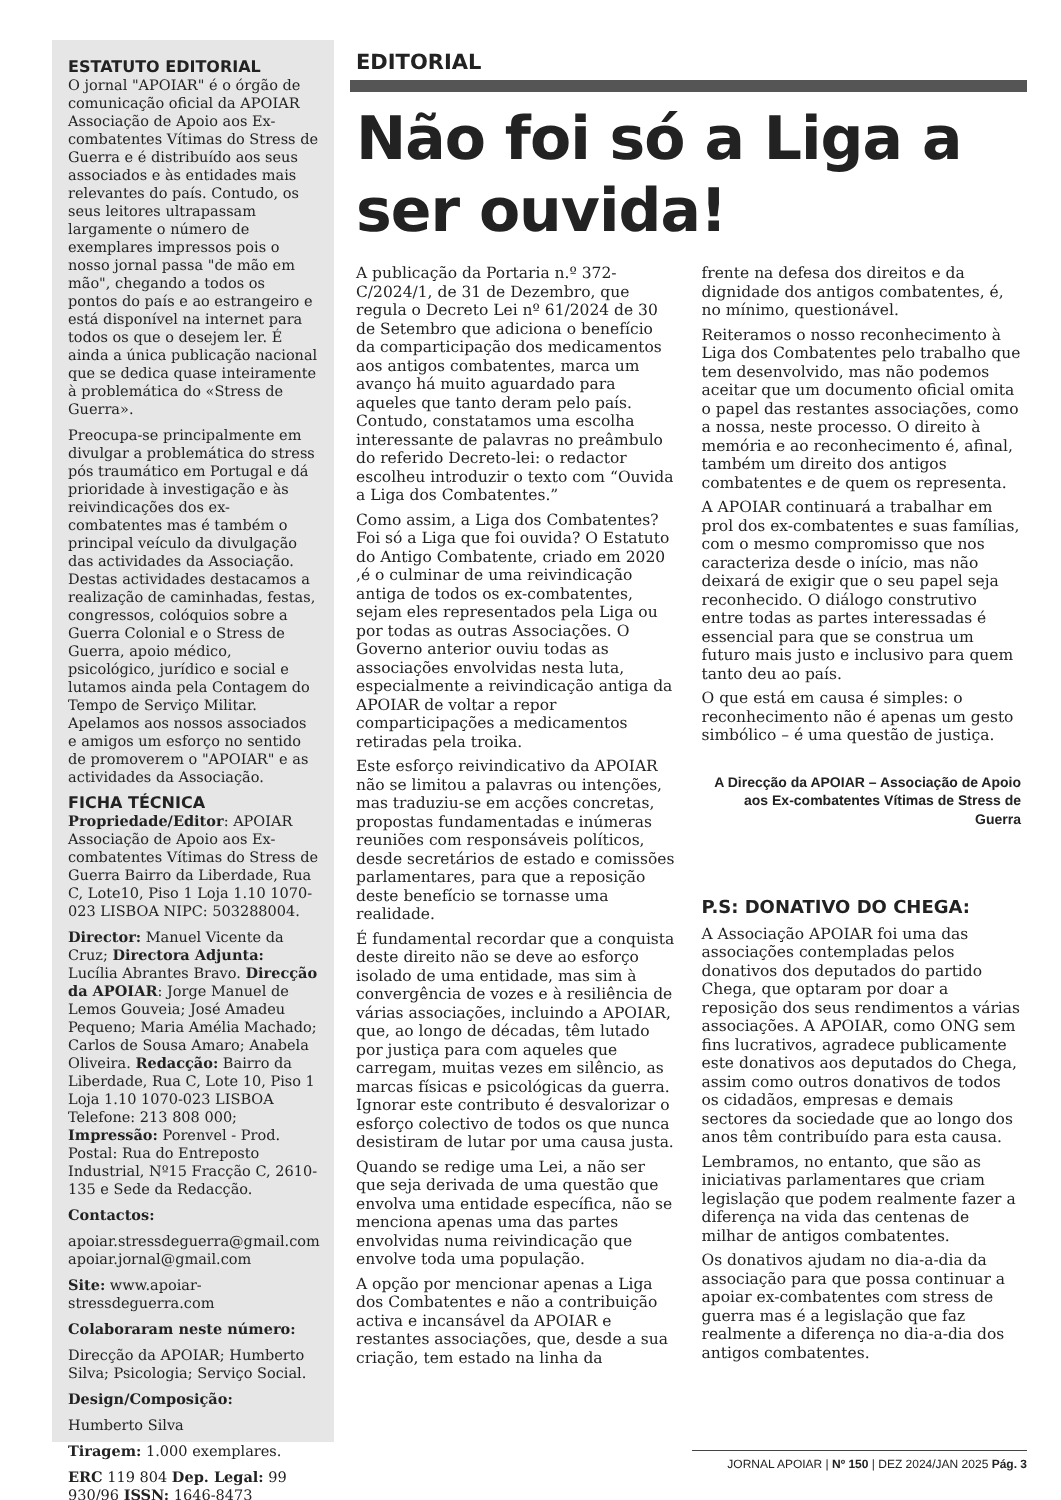ESTATUTO EDITORIAL
O jornal "APOIAR" é o órgão de comunicação oficial da APOIAR Associação de Apoio aos Ex-combatentes Vítimas do Stress de Guerra e é distribuído aos seus associados e às entidades mais relevantes do país. Contudo, os seus leitores ultrapassam largamente o número de exemplares impressos pois o nosso jornal passa "de mão em mão", chegando a todos os pontos do país e ao estrangeiro e está disponível na internet para todos os que o desejem ler. É ainda a única publicação nacional que se dedica quase inteiramente à problemática do «Stress de Guerra».
Preocupa-se principalmente em divulgar a problemática do stress pós traumático em Portugal e dá prioridade à investigação e às reivindicações dos ex-combatentes mas é também o principal veículo da divulgação das actividades da Associação. Destas actividades destacamos a realização de caminhadas, festas, congressos, colóquios sobre a Guerra Colonial e o Stress de Guerra, apoio médico, psicológico, jurídico e social e lutamos ainda pela Contagem do Tempo de Serviço Militar. Apelamos aos nossos associados e amigos um esforço no sentido de promoverem o "APOIAR" e as actividades da Associação.
FICHA TÉCNICA
Propriedade/Editor: APOIAR Associação de Apoio aos Ex-combatentes Vítimas do Stress de Guerra Bairro da Liberdade, Rua C, Lote10, Piso 1 Loja 1.10 1070-023 LISBOA NIPC: 503288004.
Director: Manuel Vicente da Cruz; Directora Adjunta: Lucília Abrantes Bravo. Direcção da APOIAR: Jorge Manuel de Lemos Gouveia; José Amadeu Pequeno; Maria Amélia Machado; Carlos de Sousa Amaro; Anabela Oliveira. Redacção: Bairro da Liberdade, Rua C, Lote 10, Piso 1 Loja 1.10 1070-023 LISBOA Telefone: 213 808 000; Impressão: Porenvel - Prod. Postal: Rua do Entreposto Industrial, Nº15 Fracção C, 2610-135 e Sede da Redacção.
Contactos:
apoiar.stressdeguerra@gmail.com apoiar.jornal@gmail.com
Site: www.apoiar-stressdeguerra.com
Colaboraram neste número:
Direcção da APOIAR; Humberto Silva; Psicologia; Serviço Social.
Design/Composição:
Humberto Silva
Tiragem: 1.000 exemplares.
ERC 119 804 Dep. Legal: 99 930/96 ISSN: 1646-8473
EDITORIAL
Não foi só a Liga a ser ouvida!
A publicação da Portaria n.º 372-C/2024/1, de 31 de Dezembro, que regula o Decreto Lei nº 61/2024 de 30 de Setembro que adiciona o benefício da comparticipação dos medicamentos aos antigos combatentes, marca um avanço há muito aguardado para aqueles que tanto deram pelo país. Contudo, constatamos uma escolha interessante de palavras no preâmbulo do referido Decreto-lei: o redactor escolheu introduzir o texto com “Ouvida a Liga dos Combatentes.”
Como assim, a Liga dos Combatentes? Foi só a Liga que foi ouvida? O Estatuto do Antigo Combatente, criado em 2020 ,é o culminar de uma reivindicação antiga de todos os ex-combatentes, sejam eles representados pela Liga ou por todas as outras Associações. O Governo anterior ouviu todas as associações envolvidas nesta luta, especialmente a reivindicação antiga da APOIAR de voltar a repor comparticipações a medicamentos retiradas pela troika.
Este esforço reivindicativo da APOIAR não se limitou a palavras ou intenções, mas traduziu-se em acções concretas, propostas fundamentadas e inúmeras reuniões com responsáveis políticos, desde secretários de estado e comissões parlamentares, para que a reposição deste benefício se tornasse uma realidade.
É fundamental recordar que a conquista deste direito não se deve ao esforço isolado de uma entidade, mas sim à convergência de vozes e à resiliência de várias associações, incluindo a APOIAR, que, ao longo de décadas, têm lutado por justiça para com aqueles que carregam, muitas vezes em silêncio, as marcas físicas e psicológicas da guerra. Ignorar este contributo é desvalorizar o esforço colectivo de todos os que nunca desistiram de lutar por uma causa justa.
Quando se redige uma Lei, a não ser que seja derivada de uma questão que envolva uma entidade específica, não se menciona apenas uma das partes envolvidas numa reivindicação que envolve toda uma população.
A opção por mencionar apenas a Liga dos Combatentes e não a contribuição activa e incansável da APOIAR e restantes associações, que, desde a sua criação, tem estado na linha da
frente na defesa dos direitos e da dignidade dos antigos combatentes, é, no mínimo, questionável.
Reiteramos o nosso reconhecimento à Liga dos Combatentes pelo trabalho que tem desenvolvido, mas não podemos aceitar que um documento oficial omita o papel das restantes associações, como a nossa, neste processo. O direito à memória e ao reconhecimento é, afinal, também um direito dos antigos combatentes e de quem os representa.
A APOIAR continuará a trabalhar em prol dos ex-combatentes e suas famílias, com o mesmo compromisso que nos caracteriza desde o início, mas não deixará de exigir que o seu papel seja reconhecido. O diálogo construtivo entre todas as partes interessadas é essencial para que se construa um futuro mais justo e inclusivo para quem tanto deu ao país.
O que está em causa é simples: o reconhecimento não é apenas um gesto simbólico – é uma questão de justiça.
A Direcção da APOIAR – Associação de Apoio aos Ex-combatentes Vítimas de Stress de Guerra
P.S: DONATIVO DO CHEGA:
A Associação APOIAR foi uma das associações contempladas pelos donativos dos deputados do partido Chega, que optaram por doar a reposição dos seus rendimentos a várias associações. A APOIAR, como ONG sem fins lucrativos, agradece publicamente este donativos aos deputados do Chega, assim como outros donativos de todos os cidadãos, empresas e demais sectores da sociedade que ao longo dos anos têm contribuído para esta causa.
Lembramos, no entanto, que são as iniciativas parlamentares que criam legislação que podem realmente fazer a diferença na vida das centenas de milhar de antigos combatentes.
Os donativos ajudam no dia-a-dia da associação para que possa continuar a apoiar ex-combatentes com stress de guerra mas é a legislação que faz realmente a diferença no dia-a-dia dos antigos combatentes.
JORNAL APOIAR | Nº 150 | DEZ 2024/JAN 2025 Pág. 3